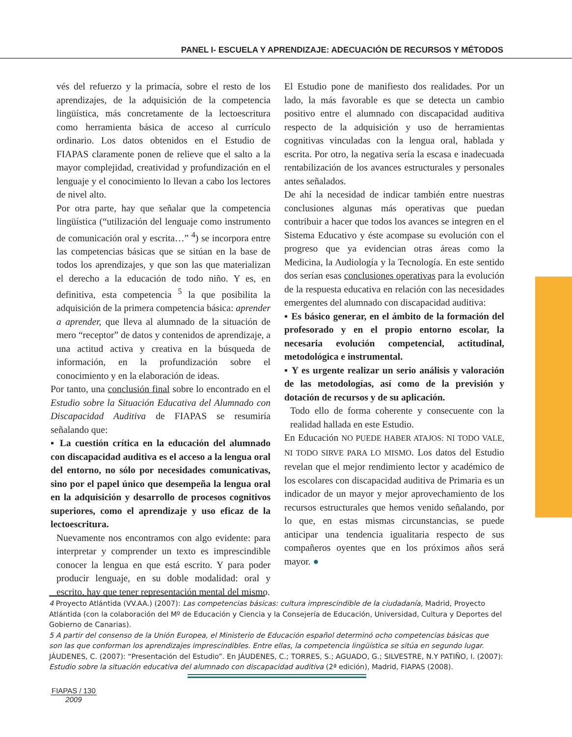PANEL I- ESCUELA Y APRENDIZAJE: ADECUACIÓN DE RECURSOS Y MÉTODOS
vés del refuerzo y la primacía, sobre el resto de los aprendizajes, de la adquisición de la competencia lingüística, más concretamente de la lectoescritura como herramienta básica de acceso al currículo ordinario. Los datos obtenidos en el Estudio de FIAPAS claramente ponen de relieve que el salto a la mayor complejidad, creatividad y profundización en el lenguaje y el conocimiento lo llevan a cabo los lectores de nivel alto.
Por otra parte, hay que señalar que la competencia lingüística (“utilización del lenguaje como instrumento de comunicación oral y escrita…” <sup>4</sup>) se incorpora entre las competencias básicas que se sitúan en la base de todos los aprendizajes, y que son las que materializan el derecho a la educación de todo niño. Y es, en definitiva, esta competencia <sup>5</sup> la que posibilita la adquisición de la primera competencia básica: aprender a aprender, que lleva al alumnado de la situación de mero “receptor” de datos y contenidos de aprendizaje, a una actitud activa y creativa en la búsqueda de información, en la profundización sobre el conocimiento y en la elaboración de ideas.
Por tanto, una conclusión final sobre lo encontrado en el Estudio sobre la Situación Educativa del Alumnado con Discapacidad Auditiva de FIAPAS se resumiría señalando que:
▪ La cuestión crítica en la educación del alumnado con discapacidad auditiva es el acceso a la lengua oral del entorno, no sólo por necesidades comunicativas, sino por el papel único que desempeña la lengua oral en la adquisición y desarrollo de procesos cognitivos superiores, como el aprendizaje y uso eficaz de la lectoescritura.
Nuevamente nos encontramos con algo evidente: para interpretar y comprender un texto es imprescindible conocer la lengua en que está escrito. Y para poder producir lenguaje, en su doble modalidad: oral y escrito, hay que tener representación mental del mismo.
El Estudio pone de manifiesto dos realidades. Por un lado, la más favorable es que se detecta un cambio positivo entre el alumnado con discapacidad auditiva respecto de la adquisición y uso de herramientas cognitivas vinculadas con la lengua oral, hablada y escrita. Por otro, la negativa sería la escasa e inadecuada rentabilización de los avances estructurales y personales antes señalados.
De ahí la necesidad de indicar también entre nuestras conclusiones algunas más operativas que puedan contribuir a hacer que todos los avances se integren en el Sistema Educativo y éste acompase su evolución con el progreso que ya evidencian otras áreas como la Medicina, la Audiología y la Tecnología. En este sentido dos serían esas conclusiones operativas para la evolución de la respuesta educativa en relación con las necesidades emergentes del alumnado con discapacidad auditiva:
▪ Es básico generar, en el ámbito de la formación del profesorado y en el propio entorno escolar, la necesaria evolución competencial, actitudinal, metodológica e instrumental.
▪ Y es urgente realizar un serio análisis y valoración de las metodologías, así como de la previsión y dotación de recursos y de su aplicación.
Todo ello de forma coherente y consecuente con la realidad hallada en este Estudio.
En Educación NO PUEDE HABER ATAJOS: NI TODO VALE, NI TODO SIRVE PARA LO MISMO. Los datos del Estudio revelan que el mejor rendimiento lector y académico de los escolares con discapacidad auditiva de Primaria es un indicador de un mayor y mejor aprovechamiento de los recursos estructurales que hemos venido señalando, por lo que, en estas mismas circunstancias, se puede anticipar una tendencia igualitaria respecto de sus compañeros oyentes que en los próximos años será mayor. ●
4 Proyecto Atlántida (VV.AA.) (2007): Las competencias básicas: cultura imprescindible de la ciudadanía, Madrid, Proyecto Atlántida (con la colaboración del Mº de Educación y Ciencia y la Consejería de Educación, Universidad, Cultura y Deportes del Gobierno de Canarias).
5 A partir del consenso de la Unión Europea, el Ministerio de Educación español determinó ocho competencias básicas que son las que conforman los aprendizajes imprescindibles. Entre ellas, la competencia lingüística se sitúa en segundo lugar.
JÁUDENES, C. (2007): “Presentación del Estudio”. En JÁUDENES, C.; TORRES, S.; AGUADO, G.; SILVESTRE, N.Y PATIÑO, I. (2007): Estudio sobre la situación educativa del alumnado con discapacidad auditiva (2ª edición), Madrid, FIAPAS (2008).
FIAPAS / 130
2009